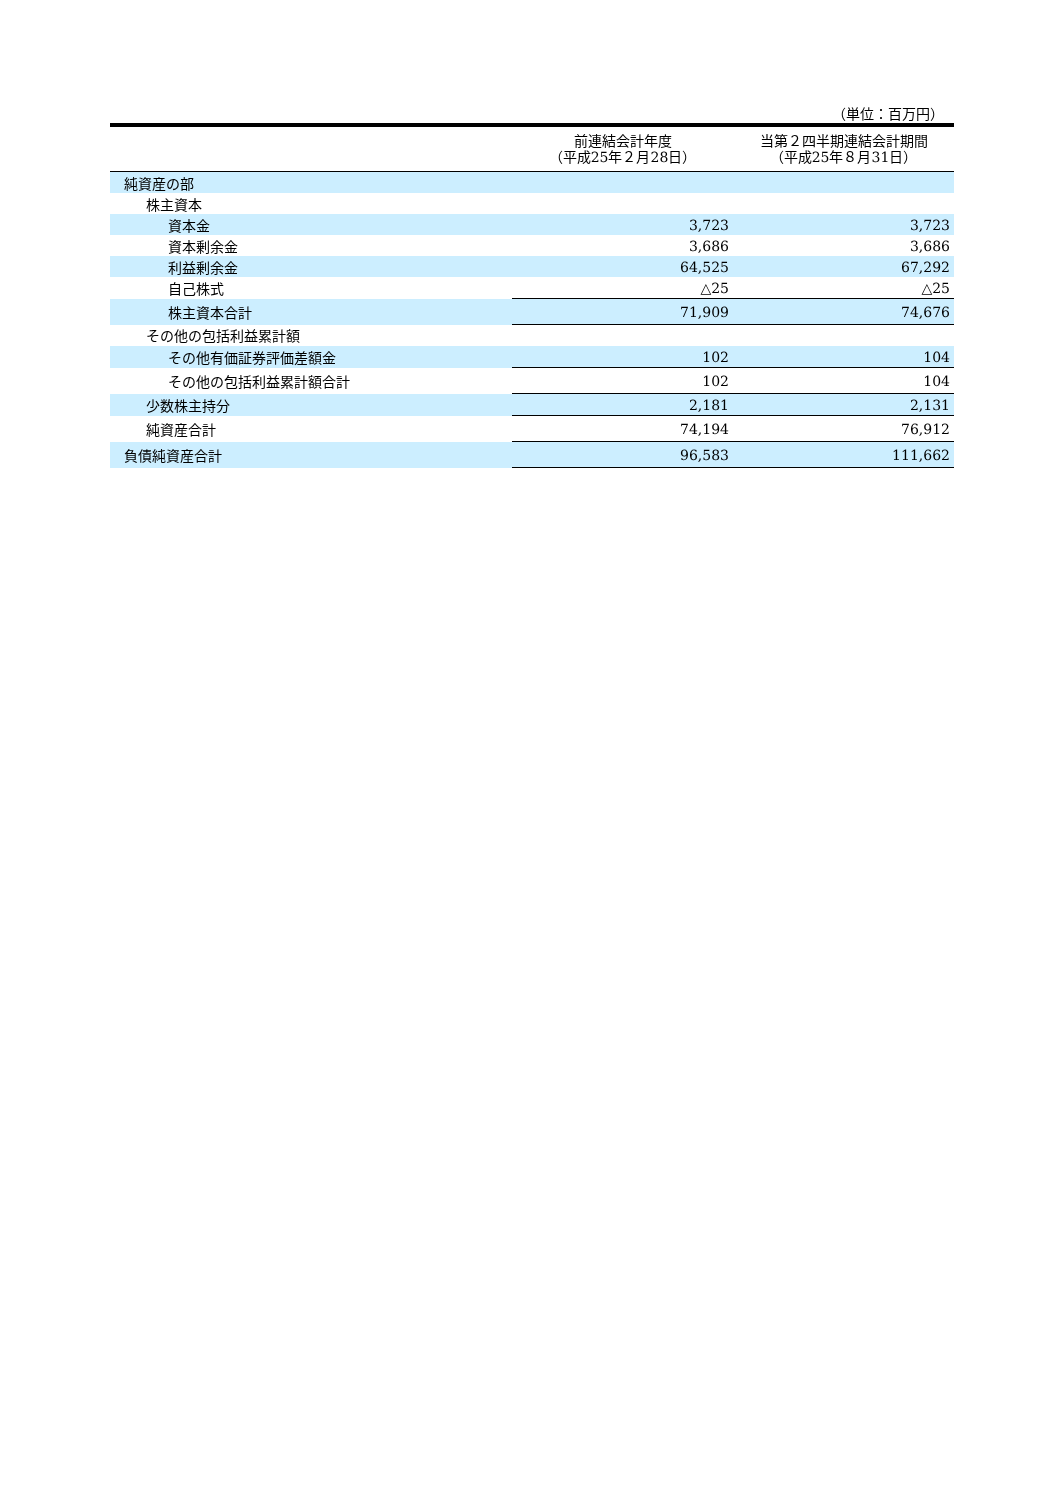（単位：百万円）
| | 前連結会計年度 （平成25年２月28日） | 当第２四半期連結会計期間 （平成25年８月31日） |
| --- | --- | --- |
| 純資産の部 | | |
| 株主資本 | | |
| 資本金 | 3,723 | 3,723 |
| 資本剰余金 | 3,686 | 3,686 |
| 利益剰余金 | 64,525 | 67,292 |
| 自己株式 | △25 | △25 |
| 株主資本合計 | 71,909 | 74,676 |
| その他の包括利益累計額 | | |
| その他有価証券評価差額金 | 102 | 104 |
| その他の包括利益累計額合計 | 102 | 104 |
| 少数株主持分 | 2,181 | 2,131 |
| 純資産合計 | 74,194 | 76,912 |
| 負債純資産合計 | 96,583 | 111,662 |